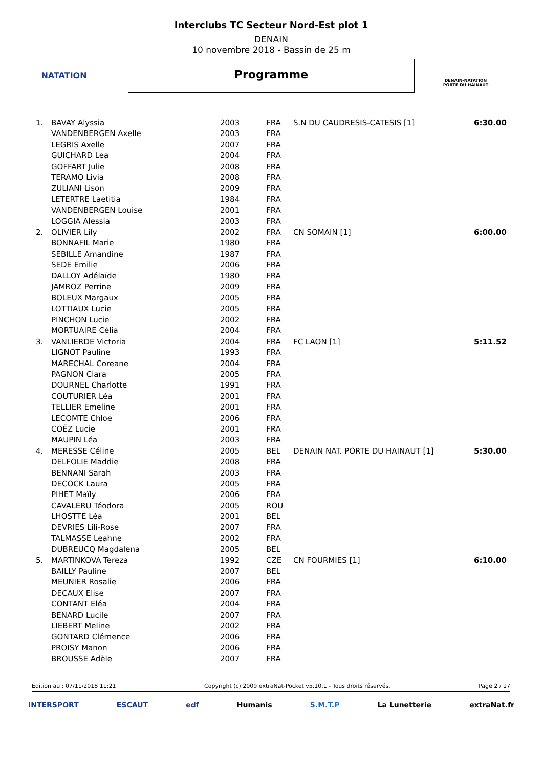NATATION
Interclubs TC Secteur Nord-Est plot 1
DENAIN
10 novembre 2018 - Bassin de 25 m
Programme
DENAIN-NATATION
PORTE DU HAINAUT
| 1. | BAVAY Alyssia | 2003 | FRA | S.N DU CAUDRESIS-CATESIS [1] | 6:30.00 |
| | VANDENBERGEN Axelle | 2003 | FRA | | |
| | LEGRIS Axelle | 2007 | FRA | | |
| | GUICHARD Lea | 2004 | FRA | | |
| | GOFFART Julie | 2008 | FRA | | |
| | TERAMO Livia | 2008 | FRA | | |
| | ZULIANI Lison | 2009 | FRA | | |
| | LETERTRE Laetitia | 1984 | FRA | | |
| | VANDENBERGEN Louise | 2001 | FRA | | |
| | LOGGIA Alessia | 2003 | FRA | | |
| 2. | OLIVIER Lily | 2002 | FRA | CN SOMAIN [1] | 6:00.00 |
| | BONNAFIL Marie | 1980 | FRA | | |
| | SEBILLE Amandine | 1987 | FRA | | |
| | SEDE Emilie | 2006 | FRA | | |
| | DALLOY Adélaïde | 1980 | FRA | | |
| | JAMROZ Perrine | 2009 | FRA | | |
| | BOLEUX Margaux | 2005 | FRA | | |
| | LOTTIAUX Lucie | 2005 | FRA | | |
| | PINCHON Lucie | 2002 | FRA | | |
| | MORTUAIRE Célia | 2004 | FRA | | |
| 3. | VANLIERDE Victoria | 2004 | FRA | FC LAON [1] | 5:11.52 |
| | LIGNOT Pauline | 1993 | FRA | | |
| | MARECHAL Coreane | 2004 | FRA | | |
| | PAGNON Clara | 2005 | FRA | | |
| | DOURNEL Charlotte | 1991 | FRA | | |
| | COUTURIER Léa | 2001 | FRA | | |
| | TELLIER Emeline | 2001 | FRA | | |
| | LECOMTE Chloe | 2006 | FRA | | |
| | COËZ Lucie | 2001 | FRA | | |
| | MAUPIN Léa | 2003 | FRA | | |
| 4. | MERESSE Céline | 2005 | BEL | DENAIN NAT. PORTE DU HAINAUT [1] | 5:30.00 |
| | DELFOLIE Maddie | 2008 | FRA | | |
| | BENNANI Sarah | 2003 | FRA | | |
| | DECOCK Laura | 2005 | FRA | | |
| | PIHET Maïly | 2006 | FRA | | |
| | CAVALERU Téodora | 2005 | ROU | | |
| | LHOSTTE Léa | 2001 | BEL | | |
| | DEVRIES Lili-Rose | 2007 | FRA | | |
| | TALMASSE Leahne | 2002 | FRA | | |
| | DUBREUCQ Magdalena | 2005 | BEL | | |
| 5. | MARTINKOVA Tereza | 1992 | CZE | CN FOURMIES [1] | 6:10.00 |
| | BAILLY Pauline | 2007 | BEL | | |
| | MEUNIER Rosalie | 2006 | FRA | | |
| | DECAUX Elise | 2007 | FRA | | |
| | CONTANT Eléa | 2004 | FRA | | |
| | BENARD Lucile | 2007 | FRA | | |
| | LIEBERT Meline | 2002 | FRA | | |
| | GONTARD Clémence | 2006 | FRA | | |
| | PROISY Manon | 2006 | FRA | | |
| | BROUSSE Adèle | 2007 | FRA | | |
Edition au : 07/11/2018 11:21 Copyright (c) 2009 extraNat-Pocket v5.10.1 - Tous droits réservés. Page 2 / 17
INTERSPORT ESCAUT edf Humanis S.M.T.P La Lunetterie extraNat.fr